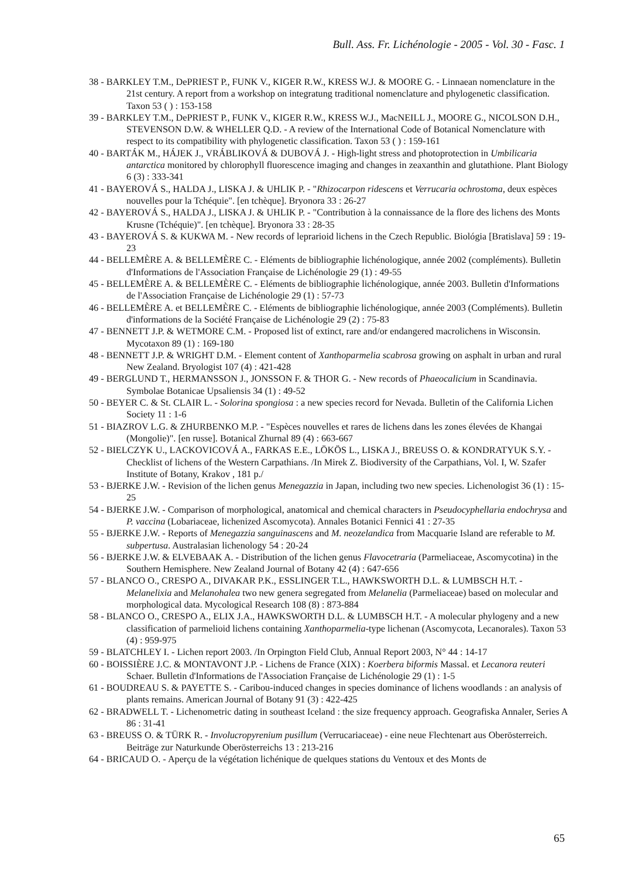Bull. Ass. Fr. Lichénologie - 2005 - Vol. 30 - Fasc. 1
38 - BARKLEY T.M., DePRIEST P., FUNK V., KIGER R.W., KRESS W.J. & MOORE G. - Linnaean nomenclature in the 21st century. A report from a workshop on integratung traditional nomenclature and phylogenetic classification. Taxon 53 ( ) : 153-158
39 - BARKLEY T.M., DePRIEST P., FUNK V., KIGER R.W., KRESS W.J., MacNEILL J., MOORE G., NICOLSON D.H., STEVENSON D.W. & WHELLER Q.D. - A review of the International Code of Botanical Nomenclature with respect to its compatibility with phylogenetic classification. Taxon 53 ( ) : 159-161
40 - BARTÁK M., HÁJEK J., VRÁBLIKOVÁ & DUBOVÁ J. - High-light stress and photoprotection in Umbilicaria antarctica monitored by chlorophyll fluorescence imaging and changes in zeaxanthin and glutathione. Plant Biology 6 (3) : 333-341
41 - BAYEROVÁ S., HALDA J., LISKA J. & UHLIK P. - "Rhizocarpon ridescens et Verrucaria ochrostoma, deux espèces nouvelles pour la Tchéquie". [en tchèque]. Bryonora 33 : 26-27
42 - BAYEROVÁ S., HALDA J., LISKA J. & UHLIK P. - "Contribution à la connaissance de la flore des lichens des Monts Krusne (Tchéquie)". [en tchèque]. Bryonora 33 : 28-35
43 - BAYEROVÁ S. & KUKWA M. - New records of leprarioid lichens in the Czech Republic. Biológia [Bratislava] 59 : 19-23
44 - BELLEMÈRE A. & BELLEMÈRE C. - Eléments de bibliographie lichénologique, année 2002 (compléments). Bulletin d'Informations de l'Association Française de Lichénologie 29 (1) : 49-55
45 - BELLEMÈRE A. & BELLEMÈRE C. - Eléments de bibliographie lichénologique, année 2003. Bulletin d'Informations de l'Association Française de Lichénologie 29 (1) : 57-73
46 - BELLEMÈRE A. et BELLEMÈRE C. - Eléments de bibliographie lichénologique, année 2003 (Compléments). Bulletin d'informations de la Société Française de Lichénologie 29 (2) : 75-83
47 - BENNETT J.P. & WETMORE C.M. - Proposed list of extinct, rare and/or endangered macrolichens in Wisconsin. Mycotaxon 89 (1) : 169-180
48 - BENNETT J.P. & WRIGHT D.M. - Element content of Xanthoparmelia scabrosa growing on asphalt in urban and rural New Zealand. Bryologist 107 (4) : 421-428
49 - BERGLUND T., HERMANSSON J., JONSSON F. & THOR G. - New records of Phaeocalicium in Scandinavia. Symbolae Botanicae Upsaliensis 34 (1) : 49-52
50 - BEYER C. & St. CLAIR L. - Solorina spongiosa : a new species record for Nevada. Bulletin of the California Lichen Society 11 : 1-6
51 - BIAZROV L.G. & ZHURBENKO M.P. - "Espèces nouvelles et rares de lichens dans les zones élevées de Khangai (Mongolie)". [en russe]. Botanical Zhurnal 89 (4) : 663-667
52 - BIELCZYK U., LACKOVICOVÁ A., FARKAS E.E., LÖKÖS L., LISKA J., BREUSS O. & KONDRATYUK S.Y. - Checklist of lichens of the Western Carpathians. /In Mirek Z. Biodiversity of the Carpathians, Vol. I, W. Szafer Institute of Botany, Krakov , 181 p./
53 - BJERKE J.W. - Revision of the lichen genus Menegazzia in Japan, including two new species. Lichenologist 36 (1) : 15-25
54 - BJERKE J.W. - Comparison of morphological, anatomical and chemical characters in Pseudocyphellaria endochrysa and P. vaccina (Lobariaceae, lichenized Ascomycota). Annales Botanici Fennici 41 : 27-35
55 - BJERKE J.W. - Reports of Menegazzia sanguinascens and M. neozelandica from Macquarie Island are referable to M. subpertusa. Australasian lichenology 54 : 20-24
56 - BJERKE J.W. & ELVEBAAK A. - Distribution of the lichen genus Flavocetraria (Parmeliaceae, Ascomycotina) in the Southern Hemisphere. New Zealand Journal of Botany 42 (4) : 647-656
57 - BLANCO O., CRESPO A., DIVAKAR P.K., ESSLINGER T.L., HAWKSWORTH D.L. & LUMBSCH H.T. - Melanelixia and Melanohalea two new genera segregated from Melanelia (Parmeliaceae) based on molecular and morphological data. Mycological Research 108 (8) : 873-884
58 - BLANCO O., CRESPO A., ELIX J.A., HAWKSWORTH D.L. & LUMBSCH H.T. - A molecular phylogeny and a new classification of parmelioid lichens containing Xanthoparmelia-type lichenan (Ascomycota, Lecanorales). Taxon 53 (4) : 959-975
59 - BLATCHLEY I. - Lichen report 2003. /In Orpington Field Club, Annual Report 2003, N° 44 : 14-17
60 - BOISSIÈRE J.C. & MONTAVONT J.P. - Lichens de France (XIX) : Koerbera biformis Massal. et Lecanora reuteri Schaer. Bulletin d'Informations de l'Association Française de Lichénologie 29 (1) : 1-5
61 - BOUDREAU S. & PAYETTE S. - Caribou-induced changes in species dominance of lichens woodlands : an analysis of plants remains. American Journal of Botany 91 (3) : 422-425
62 - BRADWELL T. - Lichenometric dating in southeast Iceland : the size frequency approach. Geografiska Annaler, Series A 86 : 31-41
63 - BREUSS O. & TÜRK R. - Involucropyrenium pusillum (Verrucariaceae) - eine neue Flechtenart aus Oberösterreich. Beiträge zur Naturkunde Oberösterreichs 13 : 213-216
64 - BRICAUD O. - Aperçu de la végétation lichénique de quelques stations du Ventoux et des Monts de
65